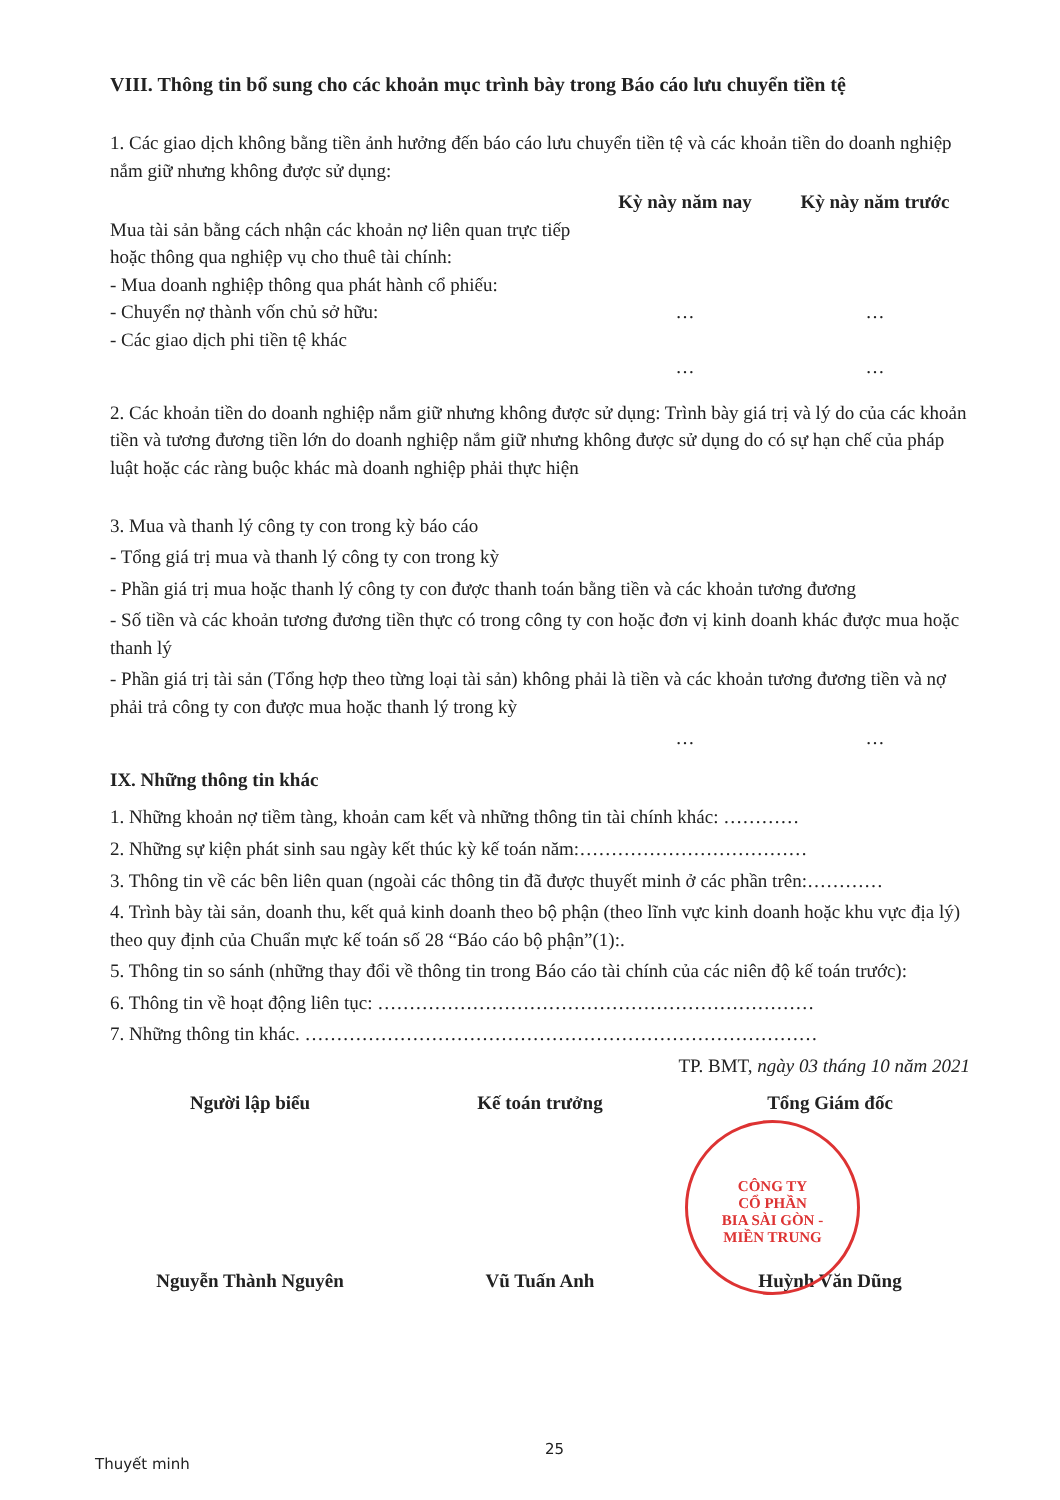VIII. Thông tin bổ sung cho các khoản mục trình bày trong Báo cáo lưu chuyển tiền tệ
1. Các giao dịch không bằng tiền ảnh hưởng đến báo cáo lưu chuyển tiền tệ và các khoản tiền do doanh nghiệp nắm giữ nhưng không được sử dụng:
| | Kỳ này năm nay | Kỳ này năm trước |
| --- | --- | --- |
| Mua tài sản bằng cách nhận các khoản nợ liên quan trực tiếp hoặc thông qua nghiệp vụ cho thuê tài chính: | | |
| - Mua doanh nghiệp thông qua phát hành cổ phiếu: | | |
| - Chuyển nợ thành vốn chủ sở hữu: | … | … |
| - Các giao dịch phi tiền tệ khác | … | … |
2. Các khoản tiền do doanh nghiệp nắm giữ nhưng không được sử dụng: Trình bày giá trị và lý do của các khoản tiền và tương đương tiền lớn do doanh nghiệp nắm giữ nhưng không được sử dụng do có sự hạn chế của pháp luật hoặc các ràng buộc khác mà doanh nghiệp phải thực hiện
3. Mua và thanh lý công ty con trong kỳ báo cáo
- Tổng giá trị mua và thanh lý công ty con trong kỳ
- Phần giá trị mua hoặc thanh lý công ty con được thanh toán bằng tiền và các khoản tương đương
- Số tiền và các khoản tương đương tiền thực có trong công ty con hoặc đơn vị kinh doanh khác được mua hoặc thanh lý
- Phần giá trị tài sản (Tổng hợp theo từng loại tài sản) không phải là tiền và các khoản tương đương tiền và nợ phải trả công ty con được mua hoặc thanh lý trong kỳ
| | … | … |
IX. Những thông tin khác
1. Những khoản nợ tiềm tàng, khoản cam kết và những thông tin tài chính khác: …………
2. Những sự kiện phát sinh sau ngày kết thúc kỳ kế toán năm:………………………………
3. Thông tin về các bên liên quan (ngoài các thông tin đã được thuyết minh ở các phần trên:…………
4. Trình bày tài sản, doanh thu, kết quả kinh doanh theo bộ phận (theo lĩnh vực kinh doanh hoặc khu vực địa lý) theo quy định của Chuẩn mực kế toán số 28 “Báo cáo bộ phận”(1):.
5. Thông tin so sánh (những thay đổi về thông tin trong Báo cáo tài chính của các niên độ kế toán trước):
6. Thông tin về hoạt động liên tục: ……………………………………………………………
7. Những thông tin khác. ………………………………………………………………………
TP. BMT, ngày 03 tháng 10 năm 2021
Người lập biểu Kế toán trưởng Tổng Giám đốc
Nguyễn Thành Nguyên Vũ Tuấn Anh Huỳnh Văn Dũng
CÔNG TY
CỔ PHẦN
BIA SÀI GÒN -
MIỀN TRUNG
25
Thuyết minh